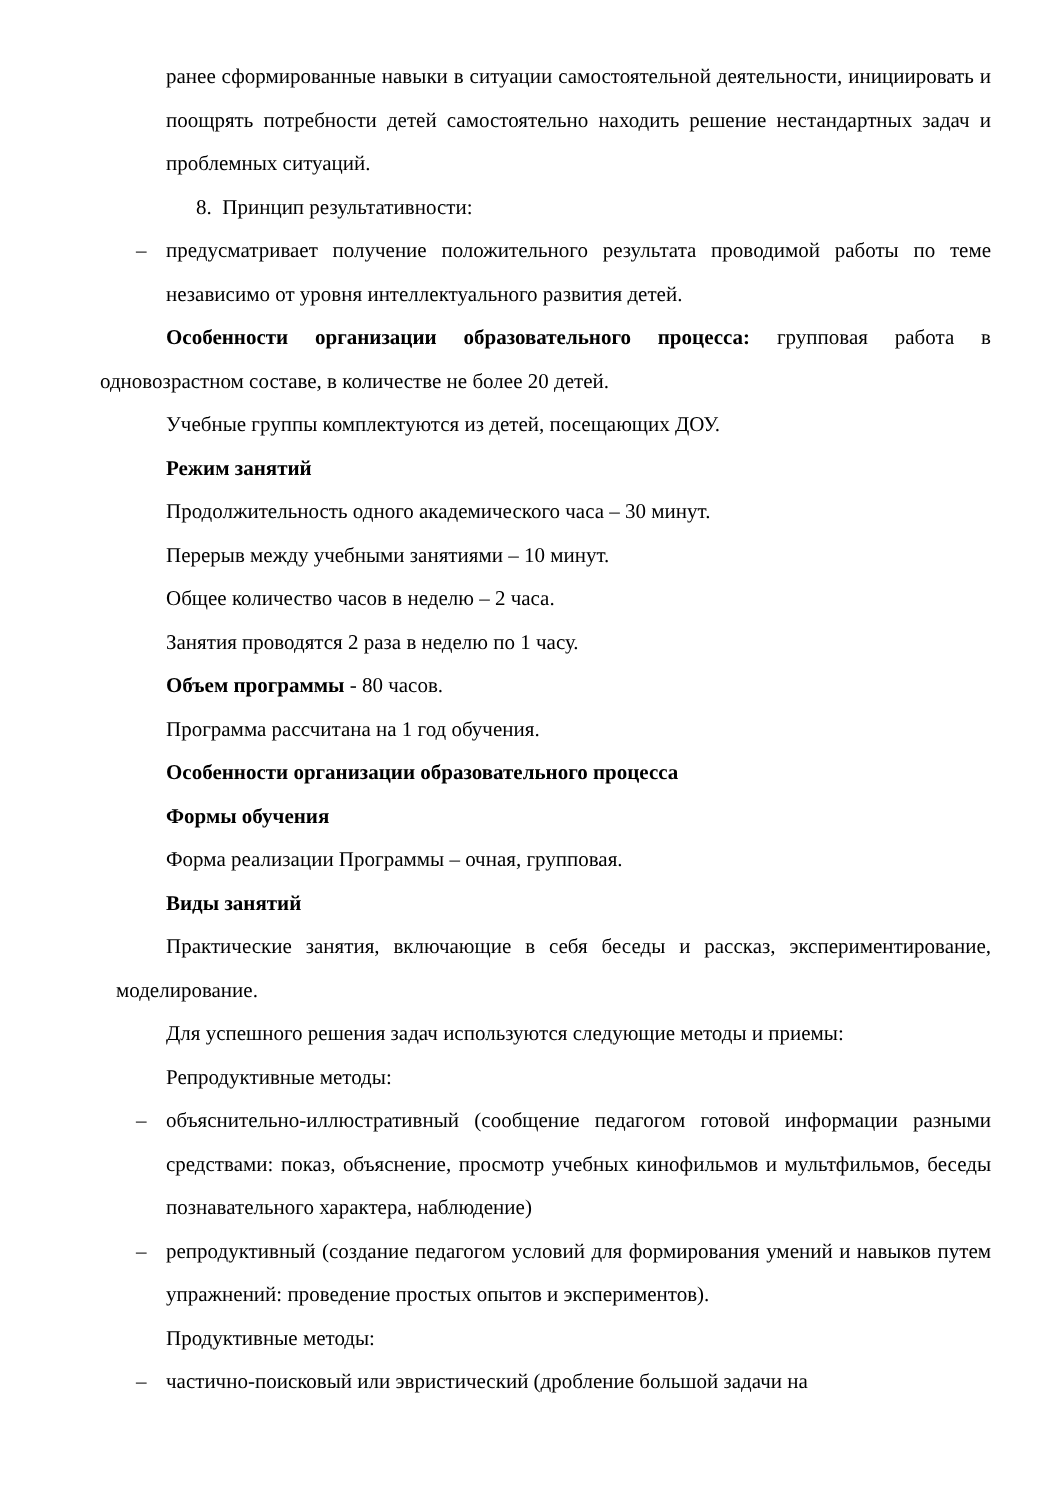ранее сформированные навыки в ситуации самостоятельной деятельности, инициировать и поощрять потребности детей самостоятельно находить решение нестандартных задач и проблемных ситуаций.
8. Принцип результативности:
– предусматривает получение положительного результата проводимой работы по теме независимо от уровня интеллектуального развития детей.
Особенности организации образовательного процесса: групповая работа в одновозрастном составе, в количестве не более 20 детей.
Учебные группы комплектуются из детей, посещающих ДОУ.
Режим занятий
Продолжительность одного академического часа – 30 минут.
Перерыв между учебными занятиями – 10 минут.
Общее количество часов в неделю – 2 часа.
Занятия проводятся 2 раза в неделю по 1 часу.
Объем программы - 80 часов.
Программа рассчитана на 1 год обучения.
Особенности организации образовательного процесса
Формы обучения
Форма реализации Программы – очная, групповая.
Виды занятий
Практические занятия, включающие в себя беседы и рассказ, экспериментирование, моделирование.
Для успешного решения задач используются следующие методы и приемы:
Репродуктивные методы:
– объяснительно-иллюстративный (сообщение педагогом готовой информации разными средствами: показ, объяснение, просмотр учебных кинофильмов и мультфильмов, беседы познавательного характера, наблюдение)
– репродуктивный (создание педагогом условий для формирования умений и навыков путем упражнений: проведение простых опытов и экспериментов).
Продуктивные методы:
– частично-поисковый или эвристический (дробление большой задачи на